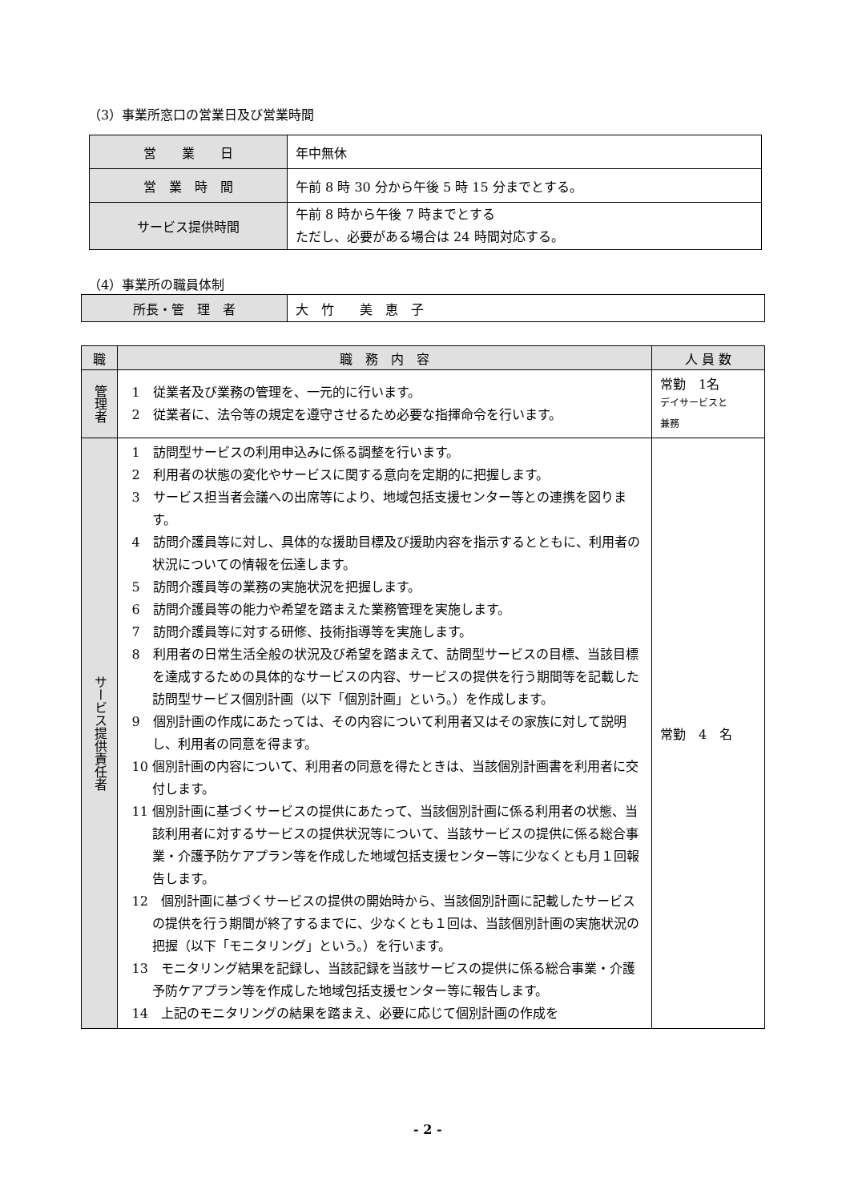（3）事業所窓口の営業日及び営業時間
| 営 業 日 | 年中無休 |
| 営 業 時 間 | 午前 8 時 30 分から午後 5 時 15 分までとする。 |
| サービス提供時間 | 午前 8 時から午後 7 時までとする ただし、必要がある場合は 24 時間対応する。 |
（4）事業所の職員体制
| 所長・管 理 者 | 大 竹 美 恵 子 |
| 職 | 職 務 内 容 | 人 員 数 |
| --- | --- | --- |
| 管理者 | 1 従業者及び業務の管理を、一元的に行います。 2 従業者に、法令等の規定を遵守させるため必要な指揮命令を行います。 | 常勤 1名 デイサービスと 兼務 |
| サービス提供責任者 | 1 訪問型サービスの利用申込みに係る調整を行います。 2 利用者の状態の変化やサービスに関する意向を定期的に把握します。 3 サービス担当者会議への出席等により、地域包括支援センター等との連携を図ります。 4 訪問介護員等に対し、具体的な援助目標及び援助内容を指示するとともに、利用者の状況についての情報を伝達します。 5 訪問介護員等の業務の実施状況を把握します。 6 訪問介護員等の能力や希望を踏まえた業務管理を実施します。 7 訪問介護員等に対する研修、技術指導等を実施します。 8 利用者の日常生活全般の状況及び希望を踏まえて、訪問型サービスの目標、当該目標を達成するための具体的なサービスの内容、サービスの提供を行う期間等を記載した訪問型サービス個別計画（以下「個別計画」という。）を作成します。 9 個別計画の作成にあたっては、その内容について利用者又はその家族に対して説明し、利用者の同意を得ます。 10 個別計画の内容について、利用者の同意を得たときは、当該個別計画書を利用者に交付します。 11 個別計画に基づくサービスの提供にあたって、当該個別計画に係る利用者の状態、当該利用者に対するサービスの提供状況等について、当該サービスの提供に係る総合事業・介護予防ケアプラン等を作成した地域包括支援センター等に少なくとも月１回報告します。 12 個別計画に基づくサービスの提供の開始時から、当該個別計画に記載したサービスの提供を行う期間が終了するまでに、少なくとも１回は、当該個別計画の実施状況の把握（以下「モニタリング」という。）を行います。 13 モニタリング結果を記録し、当該記録を当該サービスの提供に係る総合事業・介護予防ケアプラン等を作成した地域包括支援センター等に報告します。 14 上記のモニタリングの結果を踏まえ、必要に応じて個別計画の作成を | 常勤 4 名 |
- 2 -